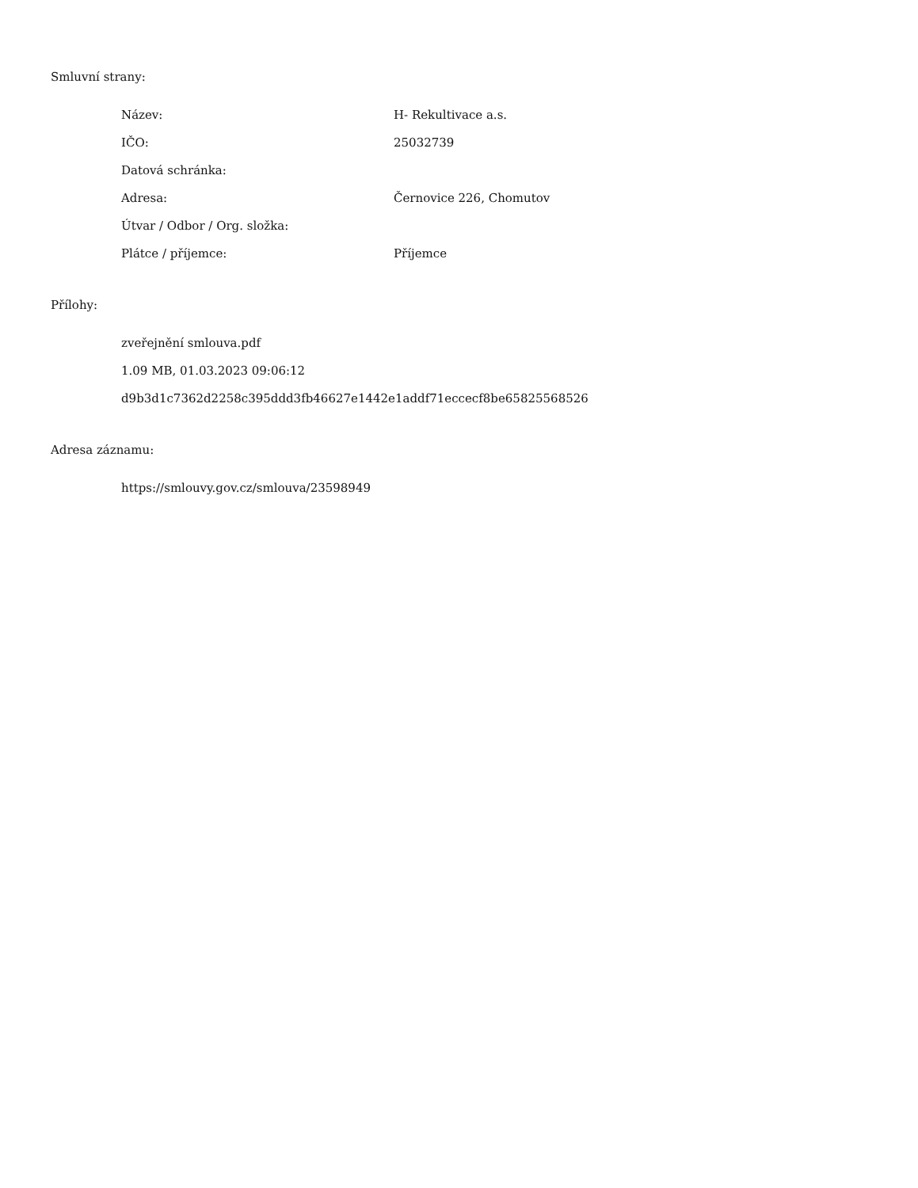Smluvní strany:
| Název: | H- Rekultivace a.s. |
| IČO: | 25032739 |
| Datová schránka: | |
| Adresa: | Černovice 226, Chomutov |
| Útvar / Odbor / Org. složka: | |
| Plátce / příjemce: | Příjemce |
Přílohy:
zveřejnění smlouva.pdf
1.09 MB, 01.03.2023 09:06:12
d9b3d1c7362d2258c395ddd3fb46627e1442e1addf71eccecf8be65825568526
Adresa záznamu:
https://smlouvy.gov.cz/smlouva/23598949